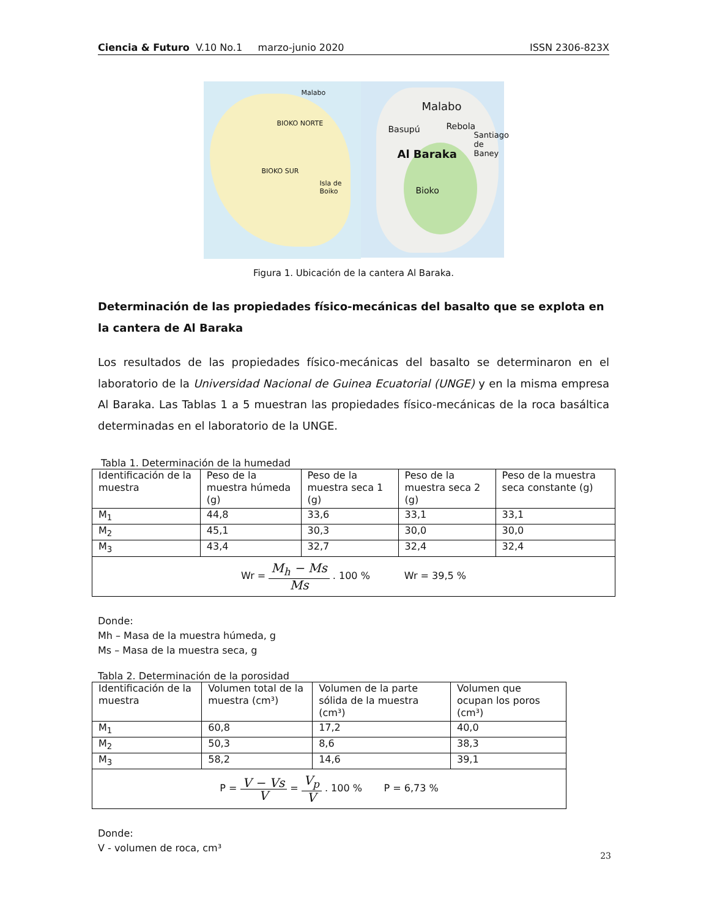Ciencia & Futuro V.10 No.1 marzo-junio 2020 ISSN 2306-823X
Malabo
BIOKO NORTE
BIOKO SUR
Isla de Boiko
Malabo
Rebola Basupú
Santiago de Baney
Al Baraka
Bioko
Figura 1. Ubicación de la cantera Al Baraka.
Determinación de las propiedades físico-mecánicas del basalto que se explota en la cantera de Al Baraka
Los resultados de las propiedades físico-mecánicas del basalto se determinaron en el laboratorio de la Universidad Nacional de Guinea Ecuatorial (UNGE) y en la misma empresa Al Baraka. Las Tablas 1 a 5 muestran las propiedades físico-mecánicas de la roca basáltica determinadas en el laboratorio de la UNGE.
Tabla 1. Determinación de la humedad
| Identificación de la muestra | Peso de la muestra húmeda (g) | Peso de la muestra seca 1 (g) | Peso de la muestra seca 2 (g) | Peso de la muestra seca constante (g) |
| M<sub>1</sub> | 44,8 | 33,6 | 33,1 | 33,1 |
| M<sub>2</sub> | 45,1 | 30,3 | 30,0 | 30,0 |
| M<sub>3</sub> | 43,4 | 32,7 | 32,4 | 32,4 |
| Wr = M<sub>h</sub> − Ms Ms . 100 % Wr = 39,5 % | | | | |
Donde:
Mh – Masa de la muestra húmeda, g
Ms – Masa de la muestra seca, g
Tabla 2. Determinación de la porosidad
| Identificación de la muestra | Volumen total de la muestra (cm³) | Volumen de la parte sólida de la muestra (cm³) | Volumen que ocupan los poros (cm³) |
| M<sub>1</sub> | 60,8 | 17,2 | 40,0 |
| M<sub>2</sub> | 50,3 | 8,6 | 38,3 |
| M<sub>3</sub> | 58,2 | 14,6 | 39,1 |
| P = V − Vs V = V<sub>p</sub> V . 100 % P = 6,73 % | | | |
Donde:
V - volumen de roca, cm³
23